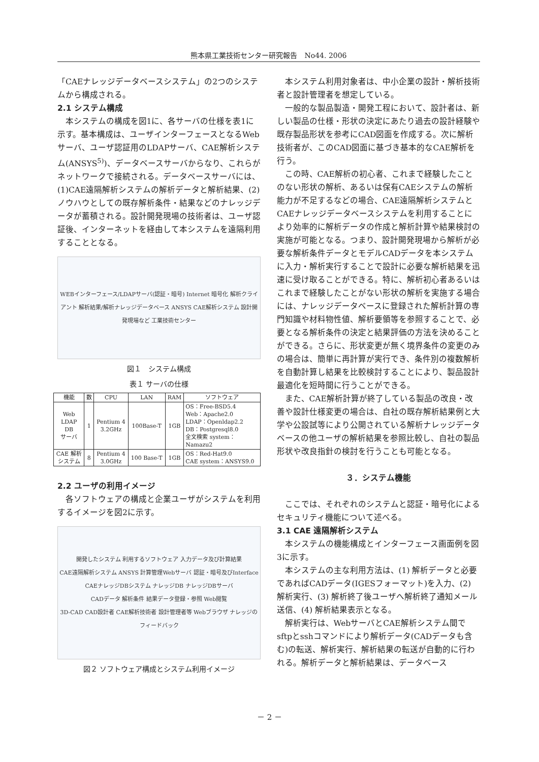熊本県工業技術センター研究報告　No44. 2006
「CAEナレッジデータベースシステム」の2つのシステムから構成される。
2.1 システム構成
本システムの構成を図1に、各サーバの仕様を表1に示す。基本構成は、ユーザインターフェースとなるWebサーバ、ユーザ認証用のLDAPサーバ、CAE解析システム(ANSYS<sup>5)</sup>)、データベースサーバからなり、これらがネットワークで接続される。データベースサーバには、(1)CAE遠隔解析システムの解析データと解析結果、(2)ノウハウとしての既存解析条件・結果などのナレッジデータが蓄積される。設計開発現場の技術者は、ユーザ認証後、インターネットを経由して本システムを遠隔利用することとなる。
WEBインターフェース/LDAPサーバ(認証・暗号) Internet 暗号化 解析クライアント 解析結果/解析ナレッジデータベース ANSYS CAE解析システム 設計開発現場など 工業技術センター
図１　システム構成
表１ サーバの仕様
| 機能 | 数 | CPU | LAN | RAM | ソフトウェア |
| --- | --- | --- | --- | --- | --- |
| Web LDAP DB サーバ | 1 | Pentium 4 3.2GHz | 100Base-T | 1GB | OS：Free-BSD5.4 Web：Apache2.0 LDAP：Openldap2.2 DB：Postgresql8.0 全文検索 system： Namazu2 |
| CAE 解析 システム | 8 | Pentium 4 3.0GHz | 100 Base-T | 1GB | OS：Red-Hat9.0 CAE system：ANSYS9.0 |
2.2 ユーザの利用イメージ
各ソフトウェアの構成と企業ユーザがシステムを利用するイメージを図2に示す。
開発したシステム 利用するソフトウェア 入力データ及び計算結果
CAE遠隔解析システム ANSYS 計算管理Webサーバ 認証・暗号及びInterface
CAEナレッジDBシステム ナレッジDB ナレッジDBサーバ
CADデータ 解析条件 結果データ登録・参照 Web閲覧
3D-CAD CAD設計者 CAE解析技術者 設計管理者等 Webブラウザ ナレッジのフィードバック
図２ ソフトウェア構成とシステム利用イメージ
本システム利用対象者は、中小企業の設計・解析技術者と設計管理者を想定している。
一般的な製品製造・開発工程において、設計者は、新しい製品の仕様・形状の決定にあたり過去の設計経験や既存製品形状を参考にCAD図面を作成する。次に解析技術者が、このCAD図面に基づき基本的なCAE解析を行う。
この時、CAE解析の初心者、これまで経験したことのない形状の解析、あるいは保有CAEシステムの解析能力が不足するなどの場合、CAE遠隔解析システムとCAEナレッジデータベースシステムを利用することにより効率的に解析データの作成と解析計算や結果検討の実施が可能となる。つまり、設計開発現場から解析が必要な解析条件データとモデルCADデータを本システムに入力・解析実行することで設計に必要な解析結果を迅速に受け取ることができる。特に、解析初心者あるいはこれまで経験したことがない形状の解析を実施する場合には、ナレッジデータベースに登録された解析計算の専門知識や材料物性値、解析要領等を参照することで、必要となる解析条件の決定と結果評価の方法を決めることができる。さらに、形状変更が無く境界条件の変更のみの場合は、簡単に再計算が実行でき、条件別の複数解析を自動計算し結果を比較検討することにより、製品設計最適化を短時間に行うことができる。
また、CAE解析計算が終了している製品の改良・改善や設計仕様変更の場合は、自社の既存解析結果例と大学や公設試等により公開されている解析ナレッジデータベースの他ユーザの解析結果を参照比較し、自社の製品形状や改良指針の検討を行うことも可能となる。
３．システム機能
ここでは、それぞれのシステムと認証・暗号化によるセキュリティ機能について述べる。
3.1 CAE 遠隔解析システム
本システムの機能構成とインターフェース画面例を図3に示す。
本システムの主な利用方法は、(1) 解析データと必要であればCADデータ(IGESフォーマット)を入力、(2) 解析実行、(3) 解析終了後ユーザへ解析終了通知メール送信、(4) 解析結果表示となる。
解析実行は、WebサーバとCAE解析システム間でsftpとsshコマンドにより解析データ(CADデータも含む)の転送、解析実行、解析結果の転送が自動的に行われる。解析データと解析結果は、データベース
－ 2 －